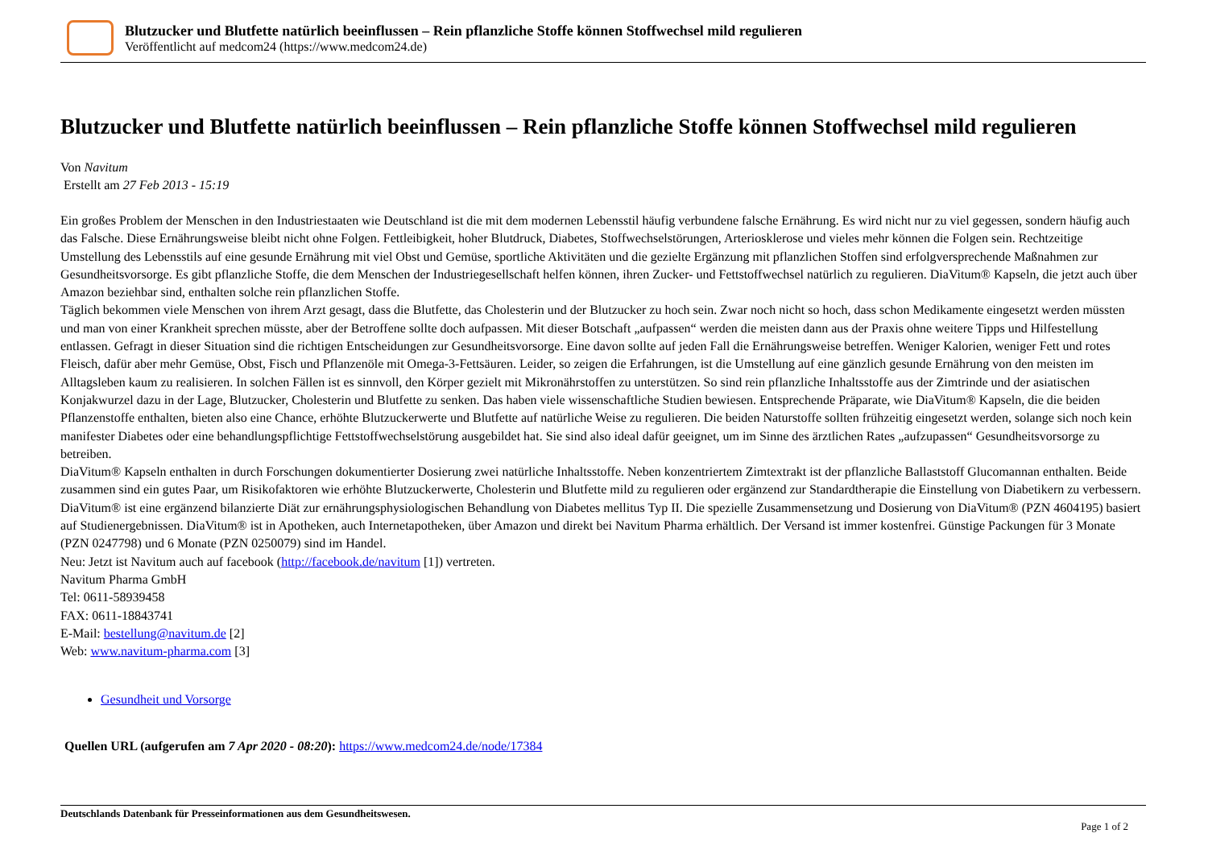Blutzucker und Blutfette natürlich beeinflussen – Rein pflanzliche Stoffe können Stoffwechsel mild regulieren
Veröffentlicht auf medcom24 (https://www.medcom24.de)
Blutzucker und Blutfette natürlich beeinflussen – Rein pflanzliche Stoffe können Stoffwechsel mild regulieren
Von Navitum
Erstellt am 27 Feb 2013 - 15:19
Ein großes Problem der Menschen in den Industriestaaten wie Deutschland ist die mit dem modernen Lebensstil häufig verbundene falsche Ernährung. Es wird nicht nur zu viel gegessen, sondern häufig auch das Falsche. Diese Ernährungsweise bleibt nicht ohne Folgen. Fettleibigkeit, hoher Blutdruck, Diabetes, Stoffwechselstörungen, Arteriosklerose und vieles mehr können die Folgen sein. Rechtzeitige Umstellung des Lebensstils auf eine gesunde Ernährung mit viel Obst und Gemüse, sportliche Aktivitäten und die gezielte Ergänzung mit pflanzlichen Stoffen sind erfolgversprechende Maßnahmen zur Gesundheitsvorsorge. Es gibt pflanzliche Stoffe, die dem Menschen der Industriegesellschaft helfen können, ihren Zucker- und Fettstoffwechsel natürlich zu regulieren. DiaVitum® Kapseln, die jetzt auch über Amazon beziehbar sind, enthalten solche rein pflanzlichen Stoffe.
Täglich bekommen viele Menschen von ihrem Arzt gesagt, dass die Blutfette, das Cholesterin und der Blutzucker zu hoch sein. Zwar noch nicht so hoch, dass schon Medikamente eingesetzt werden müssten und man von einer Krankheit sprechen müsste, aber der Betroffene sollte doch aufpassen. Mit dieser Botschaft „aufpassen“ werden die meisten dann aus der Praxis ohne weitere Tipps und Hilfestellung entlassen. Gefragt in dieser Situation sind die richtigen Entscheidungen zur Gesundheitsvorsorge. Eine davon sollte auf jeden Fall die Ernährungsweise betreffen. Weniger Kalorien, weniger Fett und rotes Fleisch, dafür aber mehr Gemüse, Obst, Fisch und Pflanzenöle mit Omega-3-Fettsäuren. Leider, so zeigen die Erfahrungen, ist die Umstellung auf eine gänzlich gesunde Ernährung von den meisten im Alltagsleben kaum zu realisieren. In solchen Fällen ist es sinnvoll, den Körper gezielt mit Mikronährstoffen zu unterstützen. So sind rein pflanzliche Inhaltsstoffe aus der Zimtrinde und der asiatischen Konjakwurzel dazu in der Lage, Blutzucker, Cholesterin und Blutfette zu senken. Das haben viele wissenschaftliche Studien bewiesen. Entsprechende Präparate, wie DiaVitum® Kapseln, die die beiden Pflanzenstoffe enthalten, bieten also eine Chance, erhöhte Blutzuckerwerte und Blutfette auf natürliche Weise zu regulieren. Die beiden Naturstoffe sollten frühzeitig eingesetzt werden, solange sich noch kein manifester Diabetes oder eine behandlungspflichtige Fettstoffwechselstörung ausgebildet hat. Sie sind also ideal dafür geeignet, um im Sinne des ärztlichen Rates „aufzupassen“ Gesundheitsvorsorge zu betreiben.
DiaVitum® Kapseln enthalten in durch Forschungen dokumentierter Dosierung zwei natürliche Inhaltsstoffe. Neben konzentriertem Zimtextrakt ist der pflanzliche Ballaststoff Glucomannan enthalten. Beide zusammen sind ein gutes Paar, um Risikofaktoren wie erhöhte Blutzuckerwerte, Cholesterin und Blutfette mild zu regulieren oder ergänzend zur Standardtherapie die Einstellung von Diabetikern zu verbessern. DiaVitum® ist eine ergänzend bilanzierte Diät zur ernährungsphysiologischen Behandlung von Diabetes mellitus Typ II. Die spezielle Zusammensetzung und Dosierung von DiaVitum® (PZN 4604195) basiert auf Studienergebnissen. DiaVitum® ist in Apotheken, auch Internetapotheken, über Amazon und direkt bei Navitum Pharma erhältlich. Der Versand ist immer kostenfrei. Günstige Packungen für 3 Monate (PZN 0247798) und 6 Monate (PZN 0250079) sind im Handel.
Neu: Jetzt ist Navitum auch auf facebook (http://facebook.de/navitum [1]) vertreten.
Navitum Pharma GmbH
Tel: 0611-58939458
FAX: 0611-18843741
E-Mail: bestellung@navitum.de [2]
Web: www.navitum-pharma.com [3]
Gesundheit und Vorsorge
Quellen URL (aufgerufen am 7 Apr 2020 - 08:20): https://www.medcom24.de/node/17384
Deutschlands Datenbank für Presseinformationen aus dem Gesundheitswesen.
Page 1 of 2